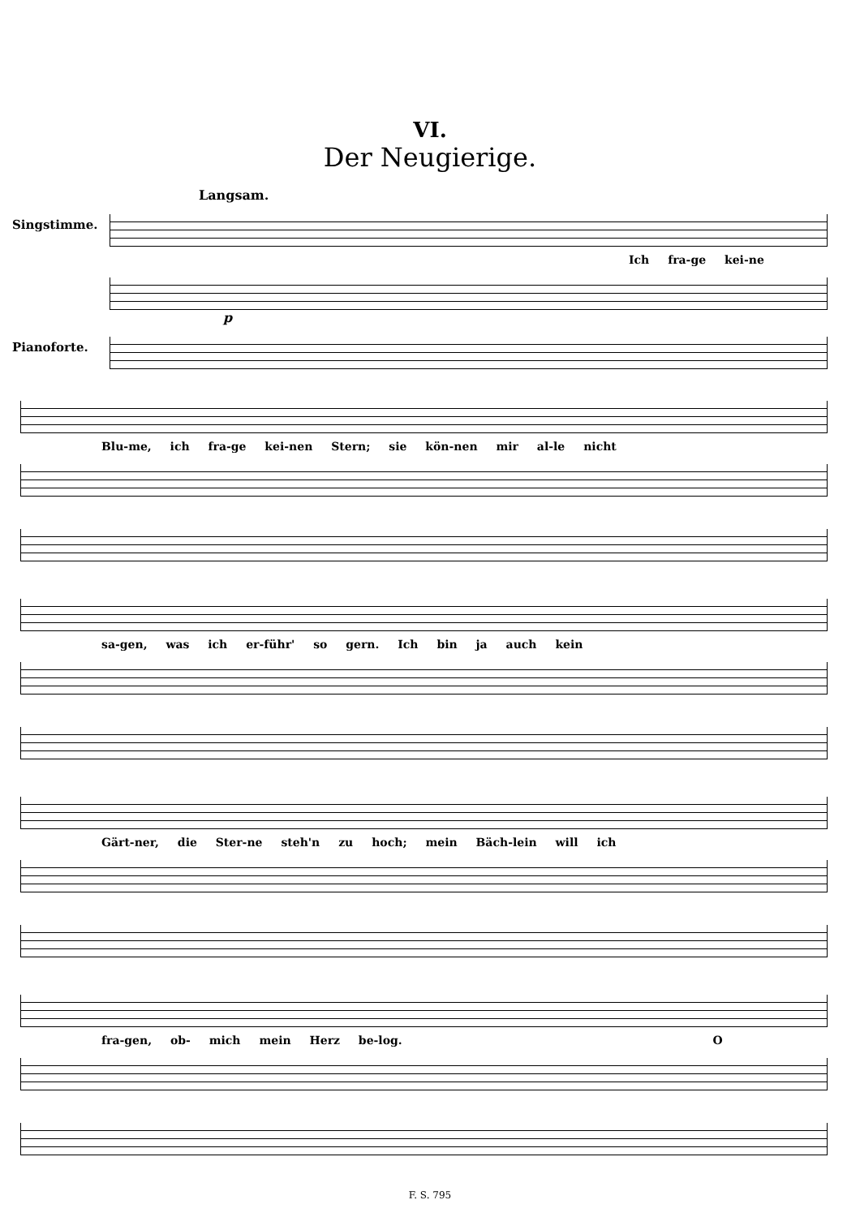VI.
Der Neugierige.
Langsam.
Singstimme.
Ich fra-ge kei-ne
p
Pianoforte.
Blu-me, ich fra-ge kei-nen Stern; sie kön-nen mir al-le nicht
sa-gen, was ich er-führ' so gern. Ich bin ja auch kein
Gärt-ner, die Ster-ne steh'n zu hoch; mein Bäch-lein will ich
fra-gen, ob- mich mein Herz be-log. O
F. S. 795